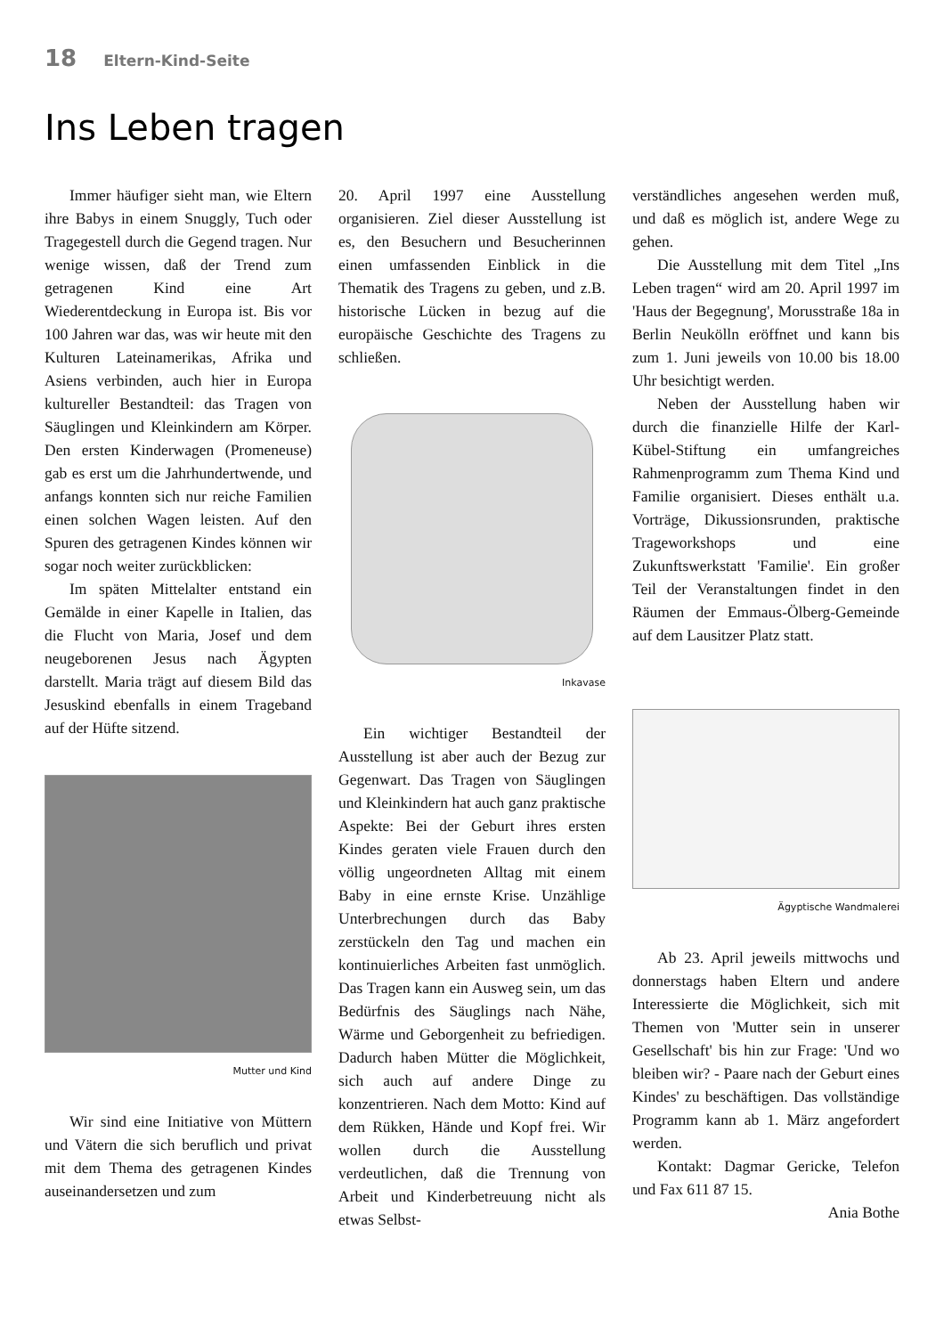18 Eltern-Kind-Seite
Ins Leben tragen
Immer häufiger sieht man, wie Eltern ihre Babys in einem Snuggly, Tuch oder Tragegestell durch die Gegend tragen. Nur wenige wissen, daß der Trend zum getragenen Kind eine Art Wiederentdeckung in Europa ist. Bis vor 100 Jahren war das, was wir heute mit den Kulturen Lateinamerikas, Afrika und Asiens verbinden, auch hier in Europa kultureller Bestandteil: das Tragen von Säuglingen und Kleinkindern am Körper. Den ersten Kinderwagen (Promeneuse) gab es erst um die Jahrhundertwende, und anfangs konnten sich nur reiche Familien einen solchen Wagen leisten. Auf den Spuren des getragenen Kindes können wir sogar noch weiter zurückblicken:
Im späten Mittelalter entstand ein Gemälde in einer Kapelle in Italien, das die Flucht von Maria, Josef und dem neugeborenen Jesus nach Ägypten darstellt. Maria trägt auf diesem Bild das Jesuskind ebenfalls in einem Trageband auf der Hüfte sitzend.
Mutter und Kind
Wir sind eine Initiative von Müttern und Vätern die sich beruflich und privat mit dem Thema des getragenen Kindes auseinandersetzen und zum
20. April 1997 eine Ausstellung organisieren. Ziel dieser Ausstellung ist es, den Besuchern und Besucherinnen einen umfassenden Einblick in die Thematik des Tragens zu geben, und z.B. historische Lücken in bezug auf die europäische Geschichte des Tragens zu schließen.
Inkavase
Ein wichtiger Bestandteil der Ausstellung ist aber auch der Bezug zur Gegenwart. Das Tragen von Säuglingen und Kleinkindern hat auch ganz praktische Aspekte: Bei der Geburt ihres ersten Kindes geraten viele Frauen durch den völlig ungeordneten Alltag mit einem Baby in eine ernste Krise. Unzählige Unterbrechungen durch das Baby zerstückeln den Tag und machen ein kontinuierliches Arbeiten fast unmöglich. Das Tragen kann ein Ausweg sein, um das Bedürfnis des Säuglings nach Nähe, Wärme und Geborgenheit zu befriedigen. Dadurch haben Mütter die Möglichkeit, sich auch auf andere Dinge zu konzentrieren. Nach dem Motto: Kind auf dem Rükken, Hände und Kopf frei. Wir wollen durch die Ausstellung verdeutlichen, daß die Trennung von Arbeit und Kinderbetreuung nicht als etwas Selbst-
verständliches angesehen werden muß, und daß es möglich ist, andere Wege zu gehen.
Die Ausstellung mit dem Titel „Ins Leben tragen“ wird am 20. April 1997 im 'Haus der Begegnung', Morusstraße 18a in Berlin Neukölln eröffnet und kann bis zum 1. Juni jeweils von 10.00 bis 18.00 Uhr besichtigt werden.
Neben der Ausstellung haben wir durch die finanzielle Hilfe der Karl-Kübel-Stiftung ein umfangreiches Rahmenprogramm zum Thema Kind und Familie organisiert. Dieses enthält u.a. Vorträge, Dikussionsrunden, praktische Trageworkshops und eine Zukunftswerkstatt 'Familie'. Ein großer Teil der Veranstaltungen findet in den Räumen der Emmaus-Ölberg-Gemeinde auf dem Lausitzer Platz statt.
Ägyptische Wandmalerei
Ab 23. April jeweils mittwochs und donnerstags haben Eltern und andere Interessierte die Möglichkeit, sich mit Themen von 'Mutter sein in unserer Gesellschaft' bis hin zur Frage: 'Und wo bleiben wir? - Paare nach der Geburt eines Kindes' zu beschäftigen. Das vollständige Programm kann ab 1. März angefordert werden.
Kontakt: Dagmar Gericke, Telefon und Fax 611 87 15.
Ania Bothe